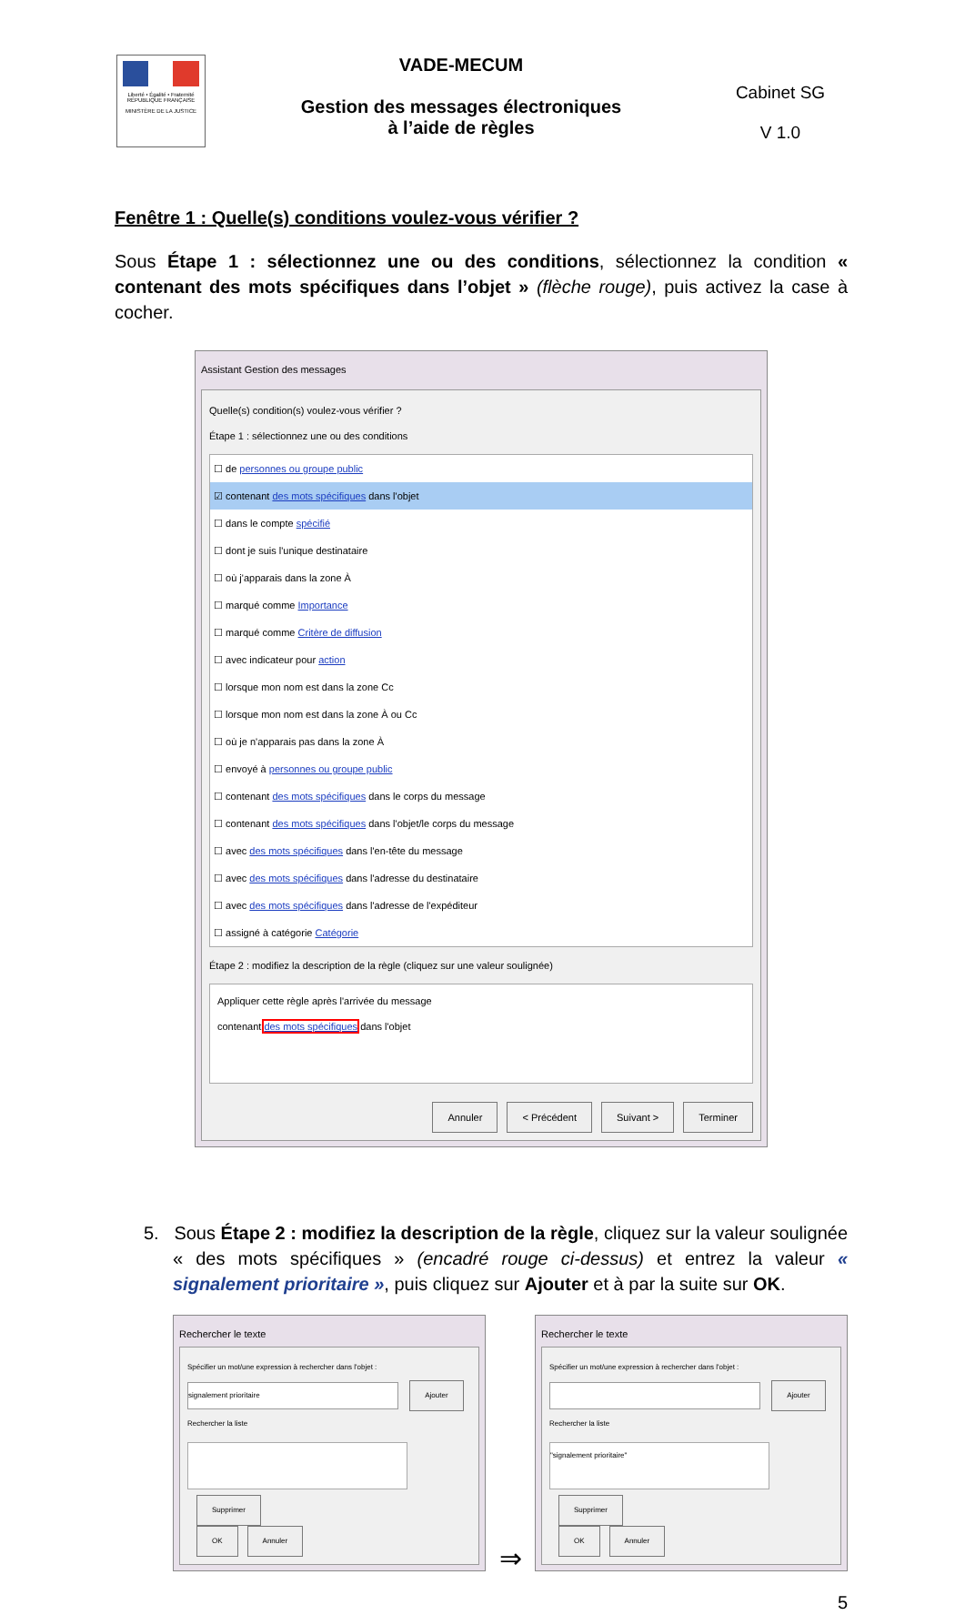Liberté • Égalité • Fraternité
RÉPUBLIQUE FRANÇAISE
MINISTÈRE DE LA JUSTICE
VADE-MECUM
Gestion des messages électroniques
à l’aide de règles
Cabinet SG
V 1.0
Fenêtre 1 : Quelle(s) conditions voulez-vous vérifier ?
Sous Étape 1 : sélectionnez une ou des conditions, sélectionnez la condition « contenant des mots spécifiques dans l’objet » (flèche rouge), puis activez la case à cocher.
Assistant Gestion des messages
Quelle(s) condition(s) voulez-vous vérifier ?
Étape 1 : sélectionnez une ou des conditions
☐ de personnes ou groupe public
☑ contenant des mots spécifiques dans l'objet
☐ dans le compte spécifié
☐ dont je suis l'unique destinataire
☐ où j'apparais dans la zone À
☐ marqué comme Importance
☐ marqué comme Critère de diffusion
☐ avec indicateur pour action
☐ lorsque mon nom est dans la zone Cc
☐ lorsque mon nom est dans la zone À ou Cc
☐ où je n'apparais pas dans la zone À
☐ envoyé à personnes ou groupe public
☐ contenant des mots spécifiques dans le corps du message
☐ contenant des mots spécifiques dans l'objet/le corps du message
☐ avec des mots spécifiques dans l'en-tête du message
☐ avec des mots spécifiques dans l'adresse du destinataire
☐ avec des mots spécifiques dans l'adresse de l'expéditeur
☐ assigné à catégorie Catégorie
Étape 2 : modifiez la description de la règle (cliquez sur une valeur soulignée)
Appliquer cette règle après l'arrivée du message
contenant des mots spécifiques dans l'objet
Annuler < Précédent Suivant > Terminer
5. Sous Étape 2 : modifiez la description de la règle, cliquez sur la valeur soulignée « des mots spécifiques » (encadré rouge ci-dessus) et entrez la valeur « signalement prioritaire », puis cliquez sur Ajouter et à par la suite sur OK.
Rechercher le texte
Spécifier un mot/une expression à rechercher dans l'objet :
signalement prioritaire Ajouter
Rechercher la liste
Supprimer
OK Annuler
⇒
Rechercher le texte
Spécifier un mot/une expression à rechercher dans l'objet :
Ajouter
Rechercher la liste
"signalement prioritaire"
Supprimer
OK Annuler
5